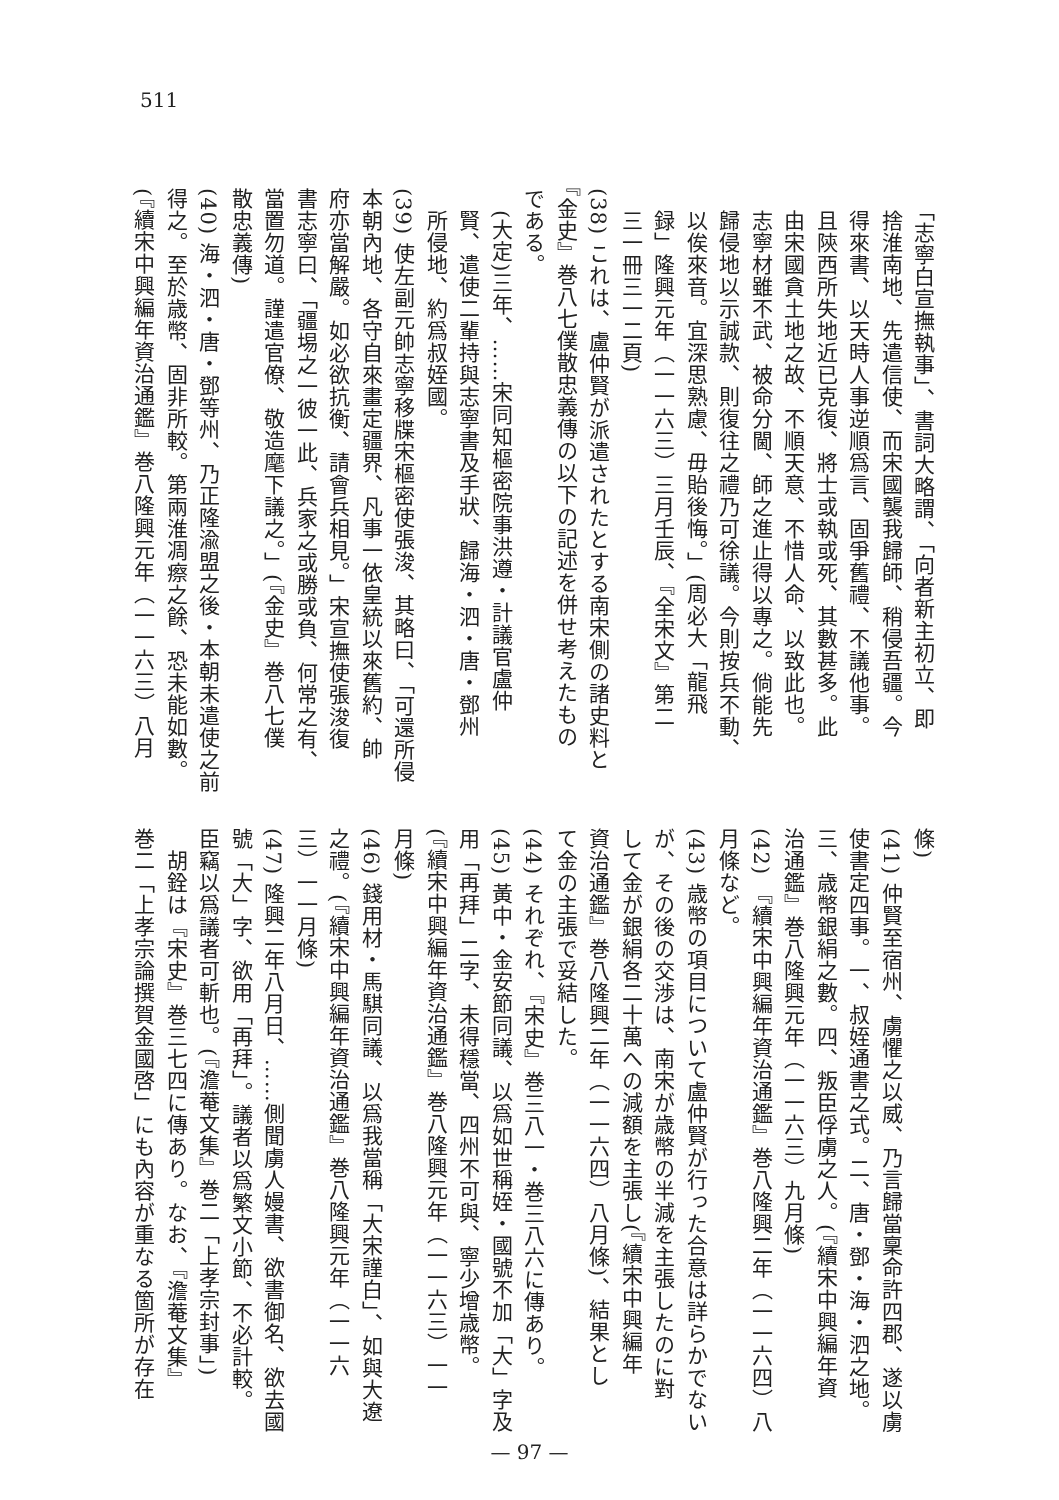511
　「志寧白宣撫執事」、書詞大略謂、「向者新主初立、即
　捨淮南地、先遣信使、而宋國襲我歸師、稍侵吾疆。今
　得來書、以天時人事逆順爲言、固爭舊禮、不議他事。
　且陝西所失地近已克復、將士或執或死、其數甚多。此
　由宋國貪土地之故、不順天意、不惜人命、以致此也。
　志寧材雖不武、被命分閫、師之進止得以專之。倘能先
　歸侵地以示誠款、則復往之禮乃可徐議。今則按兵不動、
　以俟來音。宜深思熟慮、毋貽後悔。」(周必大「龍飛
　録」隆興元年（一一六三）三月壬辰、『全宋文』第二
　三一冊三一二頁)
(38) これは、盧仲賢が派遣されたとする南宋側の諸史料と
『金史』巻八七僕散忠義傳の以下の記述を併せ考えたもの
である。
　(大定)三年、……宋同知樞密院事洪遵・計議官盧仲
　賢、遣使二輩持與志寧書及手狀、歸海・泗・唐・鄧州
　所侵地、約爲叔姪國。
(39) 使左副元帥志寧移牒宋樞密使張浚、其略曰、「可還所侵
本朝內地、各守自來畫定疆界、凡事一依皇統以來舊約、帥
府亦當解嚴。如必欲抗衡、請會兵相見。」宋宣撫使張浚復
書志寧曰、「疆埸之一彼一此、兵家之或勝或負、何常之有、
當置勿道。謹遣官僚、敬造麾下議之。」(『金史』巻八七僕
散忠義傳)
(40) 海・泗・唐・鄧等州、乃正隆渝盟之後・本朝未遣使之前
得之。至於歳幣、固非所較。第兩淮凋瘵之餘、恐未能如數。
(『續宋中興編年資治通鑑』巻八隆興元年（一一六三）八月
條)
(41) 仲賢至宿州、虜懼之以威、乃言歸當稟命許四郡、遂以虜
使書定四事。一、叔姪通書之式。二、唐・鄧・海・泗之地。
三、歳幣銀絹之數。四、叛臣俘虜之人。(『續宋中興編年資
治通鑑』巻八隆興元年（一一六三）九月條)
(42) 『續宋中興編年資治通鑑』巻八隆興二年（一一六四）八
月條など。
(43) 歳幣の項目について盧仲賢が行った合意は詳らかでない
が、その後の交渉は、南宋が歳幣の半減を主張したのに對
して金が銀絹各二十萬への減額を主張し(『續宋中興編年
資治通鑑』巻八隆興二年（一一六四）八月條)、結果とし
て金の主張で妥結した。
(44) それぞれ、『宋史』巻三八一・巻三八六に傳あり。
(45) 黃中・金安節同議、以爲如世稱姪・國號不加「大」字及
用「再拜」二字、未得穩當、四州不可與、寧少增歳幣。
(『續宋中興編年資治通鑑』巻八隆興元年（一一六三）一一
月條)
(46) 錢用材・馬騏同議、以爲我當稱「大宋謹白」、如與大遼
之禮。(『續宋中興編年資治通鑑』巻八隆興元年（一一六
三）一一月條)
(47) 隆興二年八月日、……側聞虜人嫚書、欲書御名、欲去國
號「大」字、欲用「再拜」。議者以爲繁文小節、不必計較。
臣竊以爲議者可斬也。(『澹菴文集』巻二「上孝宗封事」)
　胡銓は『宋史』巻三七四に傳あり。なお、『澹菴文集』
巻二「上孝宗論撰賀金國啓」にも內容が重なる箇所が存在
— 97 —